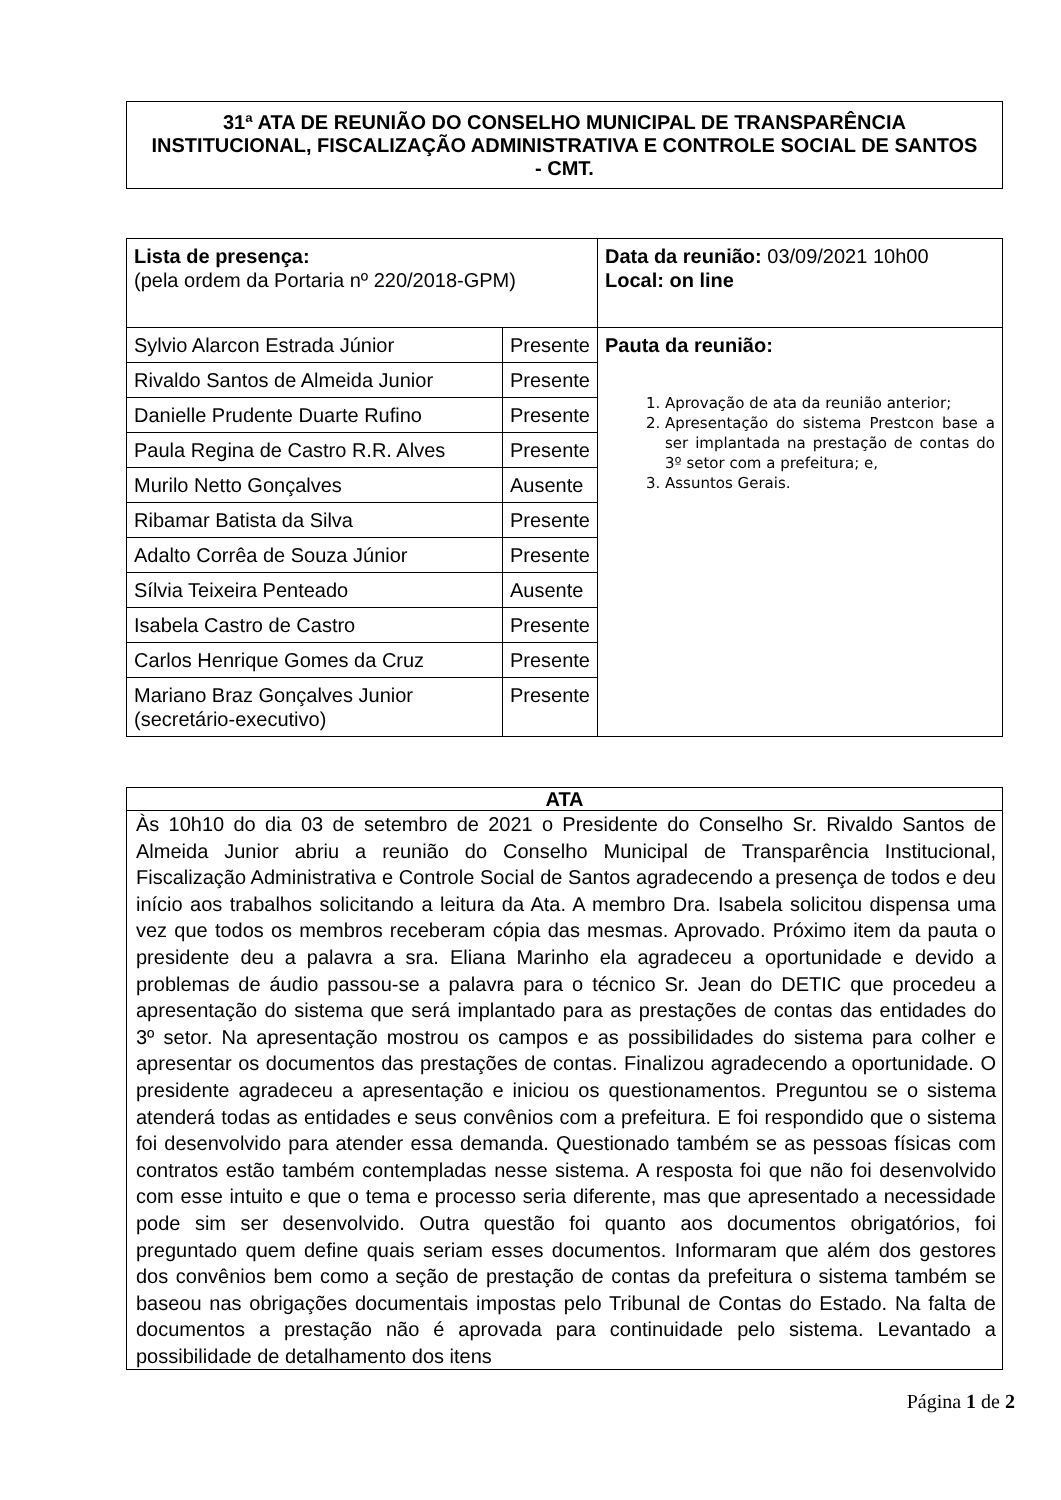31ª ATA DE REUNIÃO DO CONSELHO MUNICIPAL DE TRANSPARÊNCIA INSTITUCIONAL, FISCALIZAÇÃO ADMINISTRATIVA E CONTROLE SOCIAL DE SANTOS - CMT.
| Lista de presença: (pela ordem da Portaria nº 220/2018-GPM) | | Data da reunião: 03/09/2021 10h00 Local: on line |
| Sylvio Alarcon Estrada Júnior | Presente | Pauta da reunião: 1. Aprovação de ata da reunião anterior; 2. Apresentação do sistema Prestcon base a ser implantada na prestação de contas do 3º setor com a prefeitura; e, 3. Assuntos Gerais. |
| Rivaldo Santos de Almeida Junior | Presente | |
| Danielle Prudente Duarte Rufino | Presente | |
| Paula Regina de Castro R.R. Alves | Presente | |
| Murilo Netto Gonçalves | Ausente | |
| Ribamar Batista da Silva | Presente | |
| Adalto Corrêa de Souza Júnior | Presente | |
| Sílvia Teixeira Penteado | Ausente | |
| Isabela Castro de Castro | Presente | |
| Carlos Henrique Gomes da Cruz | Presente | |
| Mariano Braz Gonçalves Junior (secretário-executivo) | Presente | |
ATA
Às 10h10 do dia 03 de setembro de 2021 o Presidente do Conselho Sr. Rivaldo Santos de Almeida Junior abriu a reunião do Conselho Municipal de Transparência Institucional, Fiscalização Administrativa e Controle Social de Santos agradecendo a presença de todos e deu início aos trabalhos solicitando a leitura da Ata. A membro Dra. Isabela solicitou dispensa uma vez que todos os membros receberam cópia das mesmas. Aprovado. Próximo item da pauta o presidente deu a palavra a sra. Eliana Marinho ela agradeceu a oportunidade e devido a problemas de áudio passou-se a palavra para o técnico Sr. Jean do DETIC que procedeu a apresentação do sistema que será implantado para as prestações de contas das entidades do 3º setor. Na apresentação mostrou os campos e as possibilidades do sistema para colher e apresentar os documentos das prestações de contas. Finalizou agradecendo a oportunidade. O presidente agradeceu a apresentação e iniciou os questionamentos. Preguntou se o sistema atenderá todas as entidades e seus convênios com a prefeitura. E foi respondido que o sistema foi desenvolvido para atender essa demanda. Questionado também se as pessoas físicas com contratos estão também contempladas nesse sistema. A resposta foi que não foi desenvolvido com esse intuito e que o tema e processo seria diferente, mas que apresentado a necessidade pode sim ser desenvolvido. Outra questão foi quanto aos documentos obrigatórios, foi preguntado quem define quais seriam esses documentos. Informaram que além dos gestores dos convênios bem como a seção de prestação de contas da prefeitura o sistema também se baseou nas obrigações documentais impostas pelo Tribunal de Contas do Estado. Na falta de documentos a prestação não é aprovada para continuidade pelo sistema. Levantado a possibilidade de detalhamento dos itens
Página 1 de 2